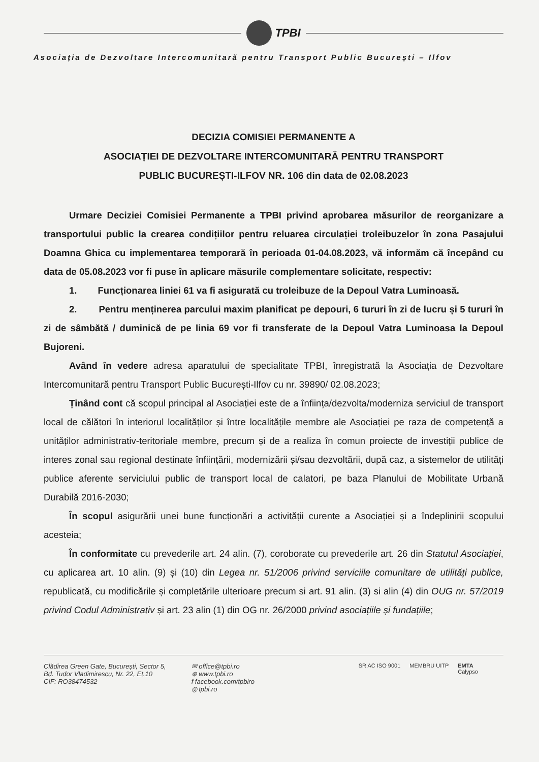TPBI
Asociația de Dezvoltare Intercomunitară pentru Transport Public București – Ilfov
DECIZIA COMISIEI PERMANENTE A
ASOCIAȚIEI DE DEZVOLTARE INTERCOMUNITARĂ PENTRU TRANSPORT
PUBLIC BUCUREȘTI-ILFOV NR. 106 din data de 02.08.2023
Urmare Deciziei Comisiei Permanente a TPBI privind aprobarea măsurilor de reorganizare a transportului public la crearea condițiilor pentru reluarea circulației troleibuzelor în zona Pasajului Doamna Ghica cu implementarea temporară în perioada 01-04.08.2023, vă informăm că începând cu data de 05.08.2023 vor fi puse în aplicare măsurile complementare solicitate, respectiv:
1. Funcționarea liniei 61 va fi asigurată cu troleibuze de la Depoul Vatra Luminoasă.
2. Pentru menținerea parcului maxim planificat pe depouri, 6 tururi în zi de lucru și 5 tururi în zi de sâmbătă / duminică de pe linia 69 vor fi transferate de la Depoul Vatra Luminoasa la Depoul Bujoreni.
Având în vedere adresa aparatului de specialitate TPBI, înregistrată la Asociația de Dezvoltare Intercomunitară pentru Transport Public București-Ilfov cu nr. 39890/ 02.08.2023;
Ținând cont că scopul principal al Asociației este de a înființa/dezvolta/moderniza serviciul de transport local de călători în interiorul localităților și între localitățile membre ale Asociației pe raza de competență a unităților administrativ-teritoriale membre, precum și de a realiza în comun proiecte de investiții publice de interes zonal sau regional destinate înființării, modernizării și/sau dezvoltării, după caz, a sistemelor de utilități publice aferente serviciului public de transport local de calatori, pe baza Planului de Mobilitate Urbană Durabilă 2016-2030;
În scopul asigurării unei bune funcționări a activității curente a Asociației și a îndeplinirii scopului acesteia;
În conformitate cu prevederile art. 24 alin. (7), coroborate cu prevederile art. 26 din Statutul Asociației, cu aplicarea art. 10 alin. (9) și (10) din Legea nr. 51/2006 privind serviciile comunitare de utilități publice, republicată, cu modificările și completările ulterioare precum si art. 91 alin. (3) si alin (4) din OUG nr. 57/2019 privind Codul Administrativ și art. 23 alin (1) din OG nr. 26/2000 privind asociațiile și fundațiile;
Clădirea Green Gate, București, Sector 5,
Bd. Tudor Vladimirescu, Nr. 22, Et.10
CIF: RO38474532
✉ office@tpbi.ro
⊕ www.tpbi.ro
f facebook.com/tpbiro
◎ tpbi.ro
SR AC ISO 9001 MEMBRU UITP EMTA
Calypso